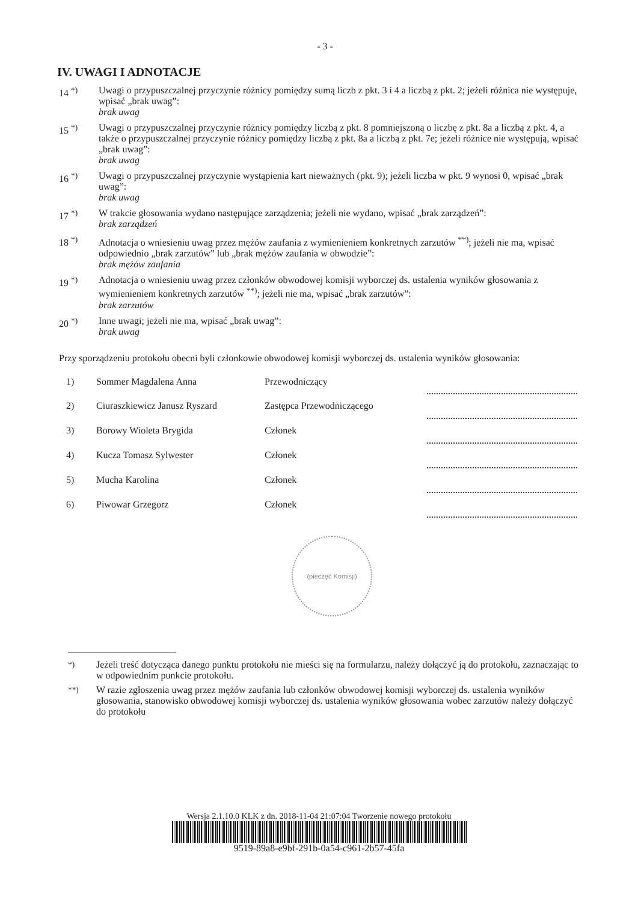- 3 -
IV. UWAGI I ADNOTACJE
14 <sup>*)</sup> Uwagi o przypuszczalnej przyczynie różnicy pomiędzy sumą liczb z pkt. 3 i 4 a liczbą z pkt. 2; jeżeli różnica nie występuje, wpisać „brak uwag”:
brak uwag
15 <sup>*)</sup> Uwagi o przypuszczalnej przyczynie różnicy pomiędzy liczbą z pkt. 8 pomniejszoną o liczbę z pkt. 8a a liczbą z pkt. 4, a także o przypuszczalnej przyczynie różnicy pomiędzy liczbą z pkt. 8a a liczbą z pkt. 7e; jeżeli różnice nie występują, wpisać „brak uwag”:
brak uwag
16 <sup>*)</sup> Uwagi o przypuszczalnej przyczynie wystąpienia kart nieważnych (pkt. 9); jeżeli liczba w pkt. 9 wynosi 0, wpisać „brak uwag”:
brak uwag
17 <sup>*)</sup> W trakcie głosowania wydano następujące zarządzenia; jeżeli nie wydano, wpisać „brak zarządzeń”:
brak zarządzeń
18 <sup>*)</sup> Adnotacja o wniesieniu uwag przez mężów zaufania z wymienieniem konkretnych zarzutów <sup>**)</sup>; jeżeli nie ma, wpisać odpowiednio „brak zarzutów” lub „brak mężów zaufania w obwodzie”:
brak mężów zaufania
19 <sup>*)</sup> Adnotacja o wniesieniu uwag przez członków obwodowej komisji wyborczej ds. ustalenia wyników głosowania z wymienieniem konkretnych zarzutów <sup>**)</sup>; jeżeli nie ma, wpisać „brak zarzutów”:
brak zarzutów
20 <sup>*)</sup> Inne uwagi; jeżeli nie ma, wpisać „brak uwag”:
brak uwag
Przy sporządzeniu protokołu obecni byli członkowie obwodowej komisji wyborczej ds. ustalenia wyników głosowania:
| 1) | Sommer Magdalena Anna | Przewodniczący | |
| 2) | Ciuraszkiewicz Janusz Ryszard | Zastępca Przewodniczącego | |
| 3) | Borowy Wioleta Brygida | Członek | |
| 4) | Kucza Tomasz Sylwester | Członek | |
| 5) | Mucha Karolina | Członek | |
| 6) | Piwowar Grzegorz | Członek | |
(pieczęć Komisji)
<sup>*)</sup> Jeżeli treść dotycząca danego punktu protokołu nie mieści się na formularzu, należy dołączyć ją do protokołu, zaznaczając to w odpowiednim punkcie protokołu.
<sup>**)</sup> W razie zgłoszenia uwag przez mężów zaufania lub członków obwodowej komisji wyborczej ds. ustalenia wyników głosowania, stanowisko obwodowej komisji wyborczej ds. ustalenia wyników głosowania wobec zarzutów należy dołączyć do protokołu
Wersja 2.1.10.0 KLK z dn. 2018-11-04 21:07:04 Tworzenie nowego protokołu
9519-89a8-e9bf-291b-0a54-c961-2b57-45fa